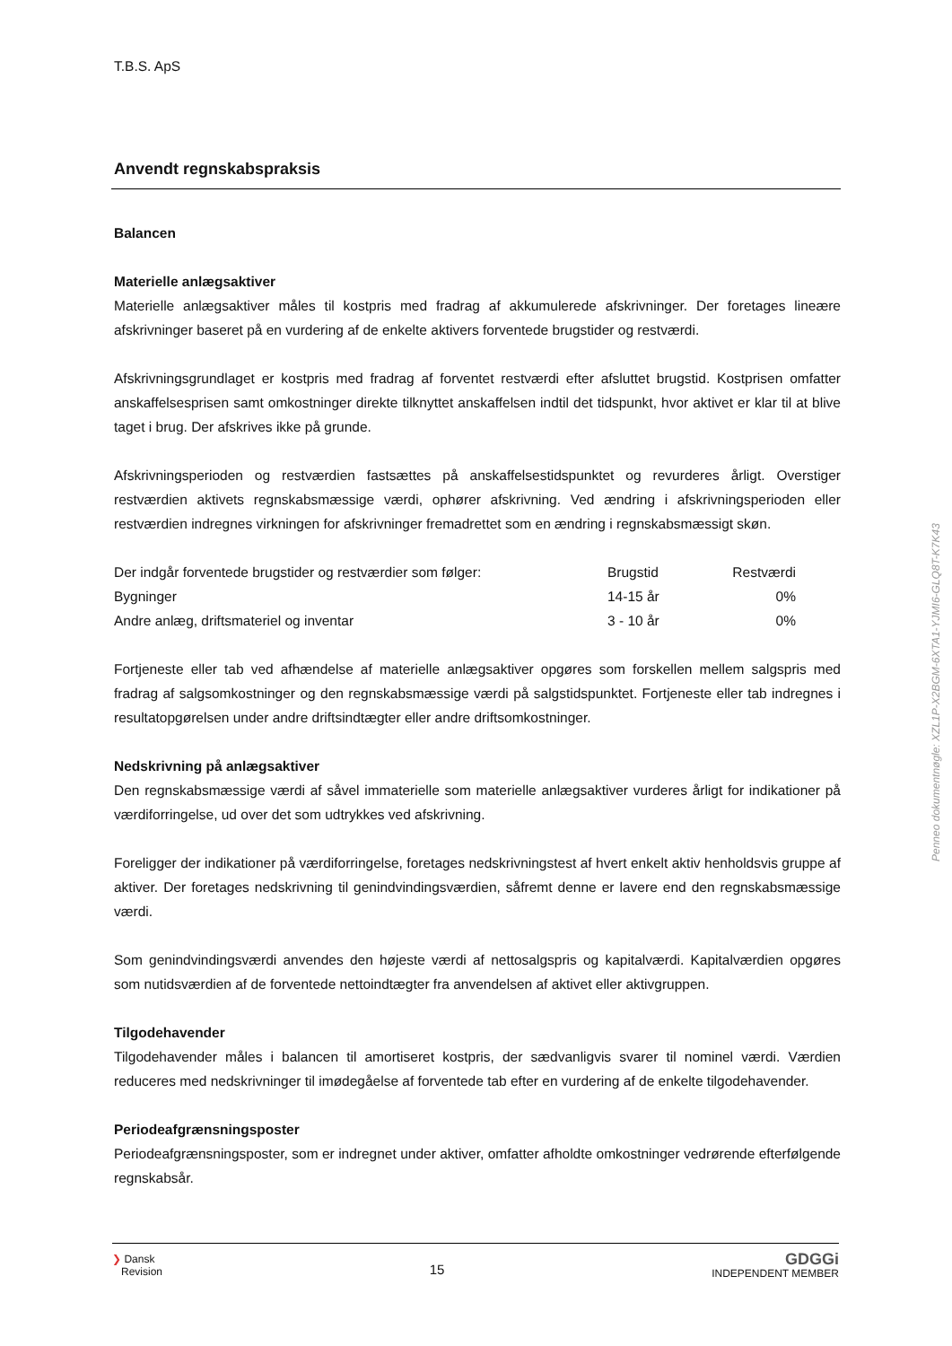T.B.S. ApS
Anvendt regnskabspraksis
Balancen
Materielle anlægsaktiver
Materielle anlægsaktiver måles til kostpris med fradrag af akkumulerede afskrivninger. Der foretages lineære afskrivninger baseret på en vurdering af de enkelte aktivers forventede brugstider og restværdi.
Afskrivningsgrundlaget er kostpris med fradrag af forventet restværdi efter afsluttet brugstid. Kostprisen omfatter anskaffelsesprisen samt omkostninger direkte tilknyttet anskaffelsen indtil det tidspunkt, hvor aktivet er klar til at blive taget i brug. Der afskrives ikke på grunde.
Afskrivningsperioden og restværdien fastsættes på anskaffelsestidspunktet og revurderes årligt. Overstiger restværdien aktivets regnskabsmæssige værdi, ophører afskrivning. Ved ændring i afskrivningsperioden eller restværdien indregnes virkningen for afskrivninger fremadrettet som en ændring i regnskabsmæssigt skøn.
| Der indgår forventede brugstider og restværdier som følger: | Brugstid | Restværdi |
| Bygninger | 14-15 år | 0% |
| Andre anlæg, driftsmateriel og inventar | 3 - 10 år | 0% |
Fortjeneste eller tab ved afhændelse af materielle anlægsaktiver opgøres som forskellen mellem salgspris med fradrag af salgsomkostninger og den regnskabsmæssige værdi på salgstidspunktet. Fortjeneste eller tab indregnes i resultatopgørelsen under andre driftsindtægter eller andre driftsomkostninger.
Nedskrivning på anlægsaktiver
Den regnskabsmæssige værdi af såvel immaterielle som materielle anlægsaktiver vurderes årligt for indikationer på værdiforringelse, ud over det som udtrykkes ved afskrivning.
Foreligger der indikationer på værdiforringelse, foretages nedskrivningstest af hvert enkelt aktiv henholdsvis gruppe af aktiver. Der foretages nedskrivning til genindvindingsværdien, såfremt denne er lavere end den regnskabsmæssige værdi.
Som genindvindingsværdi anvendes den højeste værdi af nettosalgspris og kapitalværdi. Kapitalværdien opgøres som nutidsværdien af de forventede nettoindtægter fra anvendelsen af aktivet eller aktivgruppen.
Tilgodehavender
Tilgodehavender måles i balancen til amortiseret kostpris, der sædvanligvis svarer til nominel værdi. Værdien reduceres med nedskrivninger til imødegåelse af forventede tab efter en vurdering af de enkelte tilgodehavender.
Periodeafgrænsningsposter
Periodeafgrænsningsposter, som er indregnet under aktiver, omfatter afholdte omkostninger vedrørende efterfølgende regnskabsår.
Penneo dokumentnøgle: XZL1P-X2BGM-6XTA1-YJMI6-GLQ8T-K7K43
❯ Dansk
Revision
15
GDGGi
INDEPENDENT MEMBER